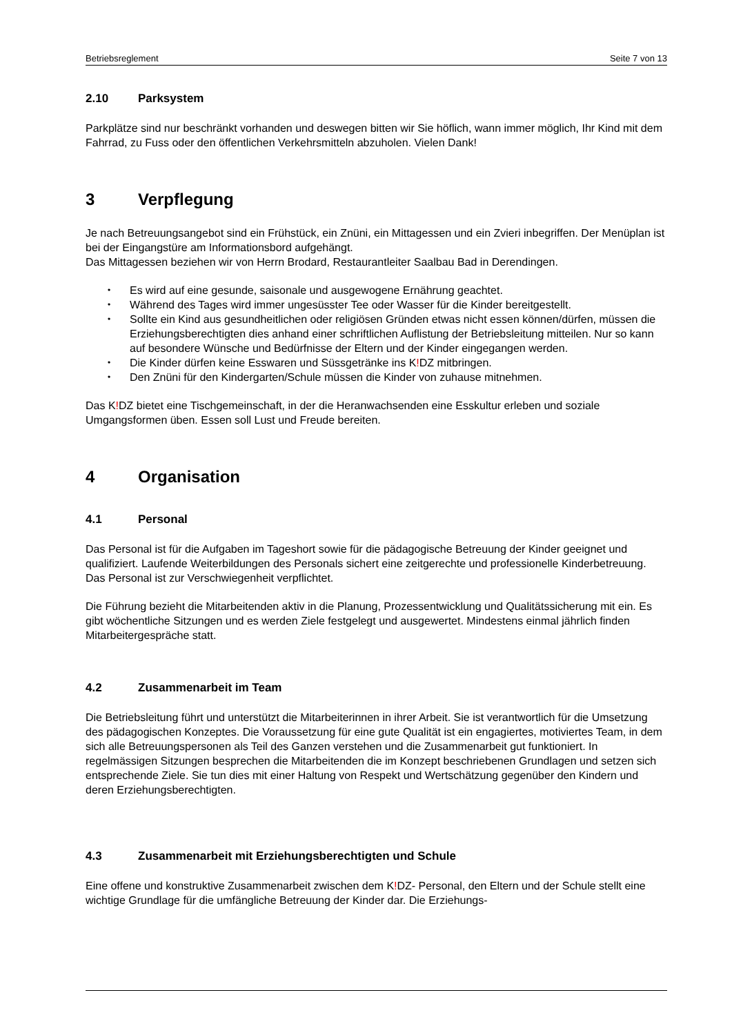Betriebsreglement Seite 7 von 13
2.10 Parksystem
Parkplätze sind nur beschränkt vorhanden und deswegen bitten wir Sie höflich, wann immer möglich, Ihr Kind mit dem Fahrrad, zu Fuss oder den öffentlichen Verkehrsmitteln abzuholen. Vielen Dank!
3 Verpflegung
Je nach Betreuungsangebot sind ein Frühstück, ein Znüni, ein Mittagessen und ein Zvieri inbegriffen. Der Menüplan ist bei der Eingangstüre am Informationsbord aufgehängt.
Das Mittagessen beziehen wir von Herrn Brodard, Restaurantleiter Saalbau Bad in Derendingen.
• Es wird auf eine gesunde, saisonale und ausgewogene Ernährung geachtet.
• Während des Tages wird immer ungesüsster Tee oder Wasser für die Kinder bereitgestellt.
• Sollte ein Kind aus gesundheitlichen oder religiösen Gründen etwas nicht essen können/dürfen, müssen die Erziehungsberechtigten dies anhand einer schriftlichen Auflistung der Betriebsleitung mitteilen. Nur so kann auf besondere Wünsche und Bedürfnisse der Eltern und der Kinder eingegangen werden.
• Die Kinder dürfen keine Esswaren und Süssgetränke ins K!DZ mitbringen.
• Den Znüni für den Kindergarten/Schule müssen die Kinder von zuhause mitnehmen.
Das K!DZ bietet eine Tischgemeinschaft, in der die Heranwachsenden eine Esskultur erleben und soziale Umgangsformen üben. Essen soll Lust und Freude bereiten.
4 Organisation
4.1 Personal
Das Personal ist für die Aufgaben im Tageshort sowie für die pädagogische Betreuung der Kinder geeignet und qualifiziert. Laufende Weiterbildungen des Personals sichert eine zeitgerechte und professionelle Kinderbetreuung. Das Personal ist zur Verschwiegenheit verpflichtet.
Die Führung bezieht die Mitarbeitenden aktiv in die Planung, Prozessentwicklung und Qualitätssicherung mit ein. Es gibt wöchentliche Sitzungen und es werden Ziele festgelegt und ausgewertet. Mindestens einmal jährlich finden Mitarbeitergespräche statt.
4.2 Zusammenarbeit im Team
Die Betriebsleitung führt und unterstützt die Mitarbeiterinnen in ihrer Arbeit. Sie ist verantwortlich für die Umsetzung des pädagogischen Konzeptes. Die Voraussetzung für eine gute Qualität ist ein engagiertes, motiviertes Team, in dem sich alle Betreuungspersonen als Teil des Ganzen verstehen und die Zusammenarbeit gut funktioniert. In regelmässigen Sitzungen besprechen die Mitarbeitenden die im Konzept beschriebenen Grundlagen und setzen sich entsprechende Ziele. Sie tun dies mit einer Haltung von Respekt und Wertschätzung gegenüber den Kindern und deren Erziehungsberechtigten.
4.3 Zusammenarbeit mit Erziehungsberechtigten und Schule
Eine offene und konstruktive Zusammenarbeit zwischen dem K!DZ- Personal, den Eltern und der Schule stellt eine wichtige Grundlage für die umfängliche Betreuung der Kinder dar. Die Erziehungs-